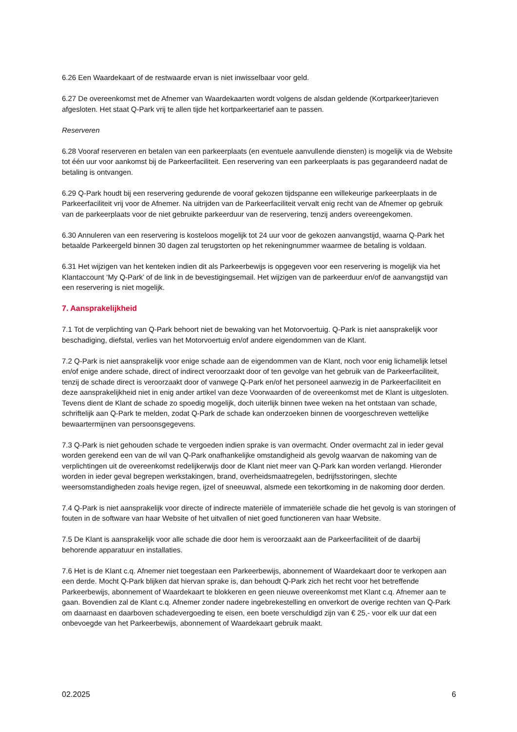6.26 Een Waardekaart of de restwaarde ervan is niet inwisselbaar voor geld.
6.27 De overeenkomst met de Afnemer van Waardekaarten wordt volgens de alsdan geldende (Kortparkeer)tarieven afgesloten. Het staat Q-Park vrij te allen tijde het kortparkeertarief aan te passen.
Reserveren
6.28 Vooraf reserveren en betalen van een parkeerplaats (en eventuele aanvullende diensten) is mogelijk via de Website tot één uur voor aankomst bij de Parkeerfaciliteit. Een reservering van een parkeerplaats is pas gegarandeerd nadat de betaling is ontvangen.
6.29 Q-Park houdt bij een reservering gedurende de vooraf gekozen tijdspanne een willekeurige parkeerplaats in de Parkeerfaciliteit vrij voor de Afnemer. Na uitrijden van de Parkeerfaciliteit vervalt enig recht van de Afnemer op gebruik van de parkeerplaats voor de niet gebruikte parkeerduur van de reservering, tenzij anders overeengekomen.
6.30 Annuleren van een reservering is kosteloos mogelijk tot 24 uur voor de gekozen aanvangstijd, waarna Q-Park het betaalde Parkeergeld binnen 30 dagen zal terugstorten op het rekeningnummer waarmee de betaling is voldaan.
6.31 Het wijzigen van het kenteken indien dit als Parkeerbewijs is opgegeven voor een reservering is mogelijk via het Klantaccount ‘My Q-Park’ of de link in de bevestigingsemail. Het wijzigen van de parkeerduur en/of de aanvangstijd van een reservering is niet mogelijk.
7. Aansprakelijkheid
7.1 Tot de verplichting van Q-Park behoort niet de bewaking van het Motorvoertuig. Q-Park is niet aansprakelijk voor beschadiging, diefstal, verlies van het Motorvoertuig en/of andere eigendommen van de Klant.
7.2 Q-Park is niet aansprakelijk voor enige schade aan de eigendommen van de Klant, noch voor enig lichamelijk letsel en/of enige andere schade, direct of indirect veroorzaakt door of ten gevolge van het gebruik van de Parkeerfaciliteit, tenzij de schade direct is veroorzaakt door of vanwege Q-Park en/of het personeel aanwezig in de Parkeerfaciliteit en deze aansprakelijkheid niet in enig ander artikel van deze Voorwaarden of de overeenkomst met de Klant is uitgesloten. Tevens dient de Klant de schade zo spoedig mogelijk, doch uiterlijk binnen twee weken na het ontstaan van schade, schriftelijk aan Q-Park te melden, zodat Q-Park de schade kan onderzoeken binnen de voorgeschreven wettelijke bewaartermijnen van persoonsgegevens.
7.3 Q-Park is niet gehouden schade te vergoeden indien sprake is van overmacht. Onder overmacht zal in ieder geval worden gerekend een van de wil van Q-Park onafhankelijke omstandigheid als gevolg waarvan de nakoming van de verplichtingen uit de overeenkomst redelijkerwijs door de Klant niet meer van Q-Park kan worden verlangd. Hieronder worden in ieder geval begrepen werkstakingen, brand, overheidsmaatregelen, bedrijfsstoringen, slechte weersomstandigheden zoals hevige regen, ijzel of sneeuwval, alsmede een tekortkoming in de nakoming door derden.
7.4 Q-Park is niet aansprakelijk voor directe of indirecte materiële of immateriële schade die het gevolg is van storingen of fouten in de software van haar Website of het uitvallen of niet goed functioneren van haar Website.
7.5 De Klant is aansprakelijk voor alle schade die door hem is veroorzaakt aan de Parkeerfaciliteit of de daarbij behorende apparatuur en installaties.
7.6 Het is de Klant c.q. Afnemer niet toegestaan een Parkeerbewijs, abonnement of Waardekaart door te verkopen aan een derde. Mocht Q-Park blijken dat hiervan sprake is, dan behoudt Q-Park zich het recht voor het betreffende Parkeerbewijs, abonnement of Waardekaart te blokkeren en geen nieuwe overeenkomst met Klant c.q. Afnemer aan te gaan. Bovendien zal de Klant c.q. Afnemer zonder nadere ingebrekestelling en onverkort de overige rechten van Q-Park om daarnaast en daarboven schadevergoeding te eisen, een boete verschuldigd zijn van € 25,- voor elk uur dat een onbevoegde van het Parkeerbewijs, abonnement of Waardekaart gebruik maakt.
02.2025 6